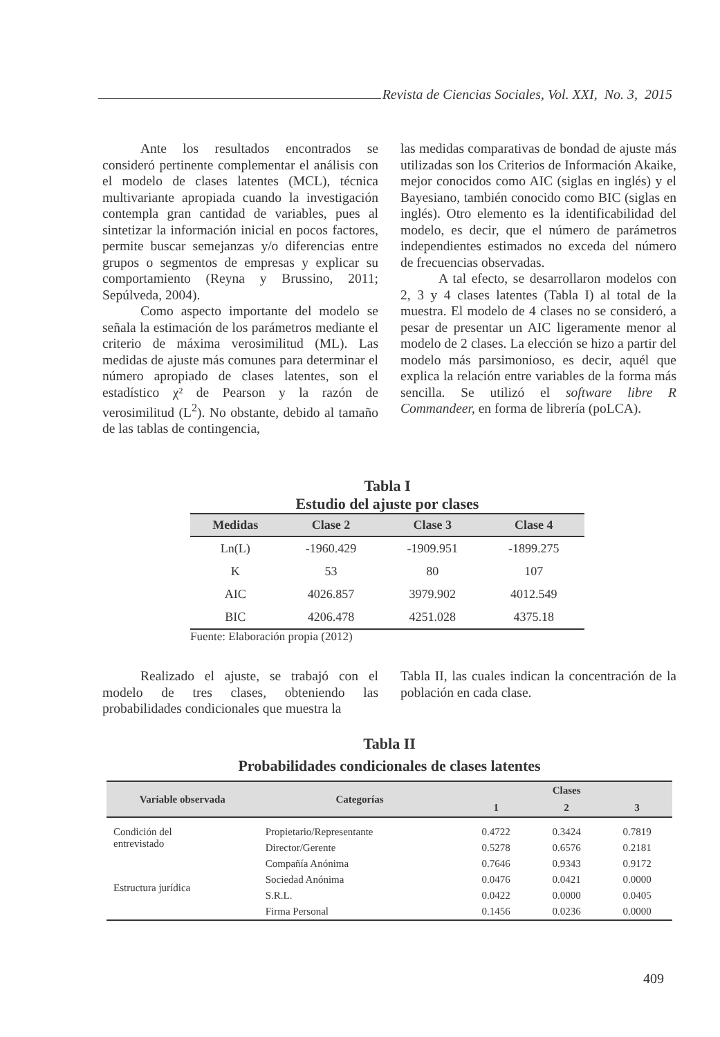Revista de Ciencias Sociales, Vol. XXI, No. 3, 2015
Ante los resultados encontrados se consideró pertinente complementar el análisis con el modelo de clases latentes (MCL), técnica multivariante apropiada cuando la investigación contempla gran cantidad de variables, pues al sintetizar la información inicial en pocos factores, permite buscar semejanzas y/o diferencias entre grupos o segmentos de empresas y explicar su comportamiento (Reyna y Brussino, 2011; Sepúlveda, 2004).
Como aspecto importante del modelo se señala la estimación de los parámetros mediante el criterio de máxima verosimilitud (ML). Las medidas de ajuste más comunes para determinar el número apropiado de clases latentes, son el estadístico χ² de Pearson y la razón de verosimilitud (L<sup>2</sup>). No obstante, debido al tamaño de las tablas de contingencia,
las medidas comparativas de bondad de ajuste más utilizadas son los Criterios de Información Akaike, mejor conocidos como AIC (siglas en inglés) y el Bayesiano, también conocido como BIC (siglas en inglés). Otro elemento es la identificabilidad del modelo, es decir, que el número de parámetros independientes estimados no exceda del número de frecuencias observadas.
A tal efecto, se desarrollaron modelos con 2, 3 y 4 clases latentes (Tabla I) al total de la muestra. El modelo de 4 clases no se consideró, a pesar de presentar un AIC ligeramente menor al modelo de 2 clases. La elección se hizo a partir del modelo más parsimonioso, es decir, aquél que explica la relación entre variables de la forma más sencilla. Se utilizó el software libre R Commandeer, en forma de librería (poLCA).
Tabla I
Estudio del ajuste por clases
| Medidas | Clase 2 | Clase 3 | Clase 4 |
| --- | --- | --- | --- |
| Ln(L) | -1960.429 | -1909.951 | -1899.275 |
| K | 53 | 80 | 107 |
| AIC | 4026.857 | 3979.902 | 4012.549 |
| BIC | 4206.478 | 4251.028 | 4375.18 |
Fuente: Elaboración propia (2012)
Realizado el ajuste, se trabajó con el modelo de tres clases, obteniendo las probabilidades condicionales que muestra la
Tabla II, las cuales indican la concentración de la población en cada clase.
Tabla II
Probabilidades condicionales de clases latentes
| Variable observada | Categorías | Clases | | |
| --- | --- | --- | --- | --- |
| | | 1 | 2 | 3 |
| Condición del entrevistado | Propietario/Representante | 0.4722 | 0.3424 | 0.7819 |
| | Director/Gerente | 0.5278 | 0.6576 | 0.2181 |
| Estructura jurídica | Compañía Anónima | 0.7646 | 0.9343 | 0.9172 |
| | Sociedad Anónima | 0.0476 | 0.0421 | 0.0000 |
| | S.R.L. | 0.0422 | 0.0000 | 0.0405 |
| | Firma Personal | 0.1456 | 0.0236 | 0.0000 |
409